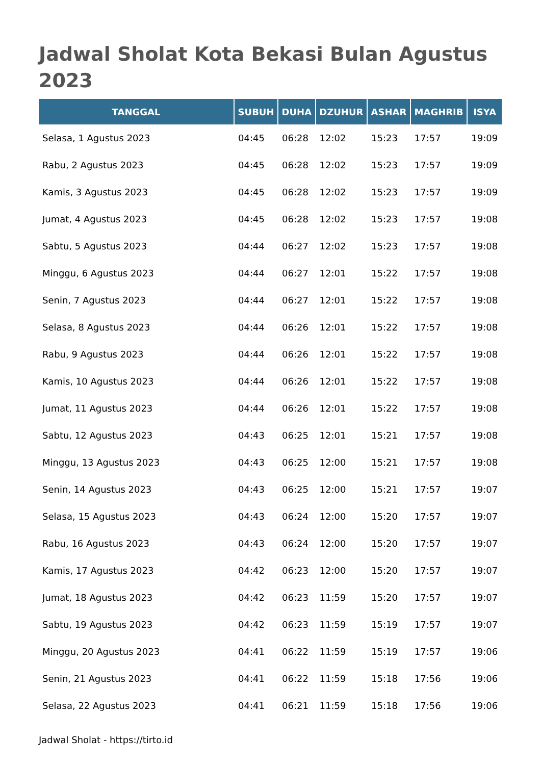Jadwal Sholat Kota Bekasi Bulan Agustus 2023
| TANGGAL | SUBUH | DUHA | DZUHUR | ASHAR | MAGHRIB | ISYA |
| --- | --- | --- | --- | --- | --- | --- |
| Selasa, 1 Agustus 2023 | 04:45 | 06:28 | 12:02 | 15:23 | 17:57 | 19:09 |
| Rabu, 2 Agustus 2023 | 04:45 | 06:28 | 12:02 | 15:23 | 17:57 | 19:09 |
| Kamis, 3 Agustus 2023 | 04:45 | 06:28 | 12:02 | 15:23 | 17:57 | 19:09 |
| Jumat, 4 Agustus 2023 | 04:45 | 06:28 | 12:02 | 15:23 | 17:57 | 19:08 |
| Sabtu, 5 Agustus 2023 | 04:44 | 06:27 | 12:02 | 15:23 | 17:57 | 19:08 |
| Minggu, 6 Agustus 2023 | 04:44 | 06:27 | 12:01 | 15:22 | 17:57 | 19:08 |
| Senin, 7 Agustus 2023 | 04:44 | 06:27 | 12:01 | 15:22 | 17:57 | 19:08 |
| Selasa, 8 Agustus 2023 | 04:44 | 06:26 | 12:01 | 15:22 | 17:57 | 19:08 |
| Rabu, 9 Agustus 2023 | 04:44 | 06:26 | 12:01 | 15:22 | 17:57 | 19:08 |
| Kamis, 10 Agustus 2023 | 04:44 | 06:26 | 12:01 | 15:22 | 17:57 | 19:08 |
| Jumat, 11 Agustus 2023 | 04:44 | 06:26 | 12:01 | 15:22 | 17:57 | 19:08 |
| Sabtu, 12 Agustus 2023 | 04:43 | 06:25 | 12:01 | 15:21 | 17:57 | 19:08 |
| Minggu, 13 Agustus 2023 | 04:43 | 06:25 | 12:00 | 15:21 | 17:57 | 19:08 |
| Senin, 14 Agustus 2023 | 04:43 | 06:25 | 12:00 | 15:21 | 17:57 | 19:07 |
| Selasa, 15 Agustus 2023 | 04:43 | 06:24 | 12:00 | 15:20 | 17:57 | 19:07 |
| Rabu, 16 Agustus 2023 | 04:43 | 06:24 | 12:00 | 15:20 | 17:57 | 19:07 |
| Kamis, 17 Agustus 2023 | 04:42 | 06:23 | 12:00 | 15:20 | 17:57 | 19:07 |
| Jumat, 18 Agustus 2023 | 04:42 | 06:23 | 11:59 | 15:20 | 17:57 | 19:07 |
| Sabtu, 19 Agustus 2023 | 04:42 | 06:23 | 11:59 | 15:19 | 17:57 | 19:07 |
| Minggu, 20 Agustus 2023 | 04:41 | 06:22 | 11:59 | 15:19 | 17:57 | 19:06 |
| Senin, 21 Agustus 2023 | 04:41 | 06:22 | 11:59 | 15:18 | 17:56 | 19:06 |
| Selasa, 22 Agustus 2023 | 04:41 | 06:21 | 11:59 | 15:18 | 17:56 | 19:06 |
Jadwal Sholat - https://tirto.id